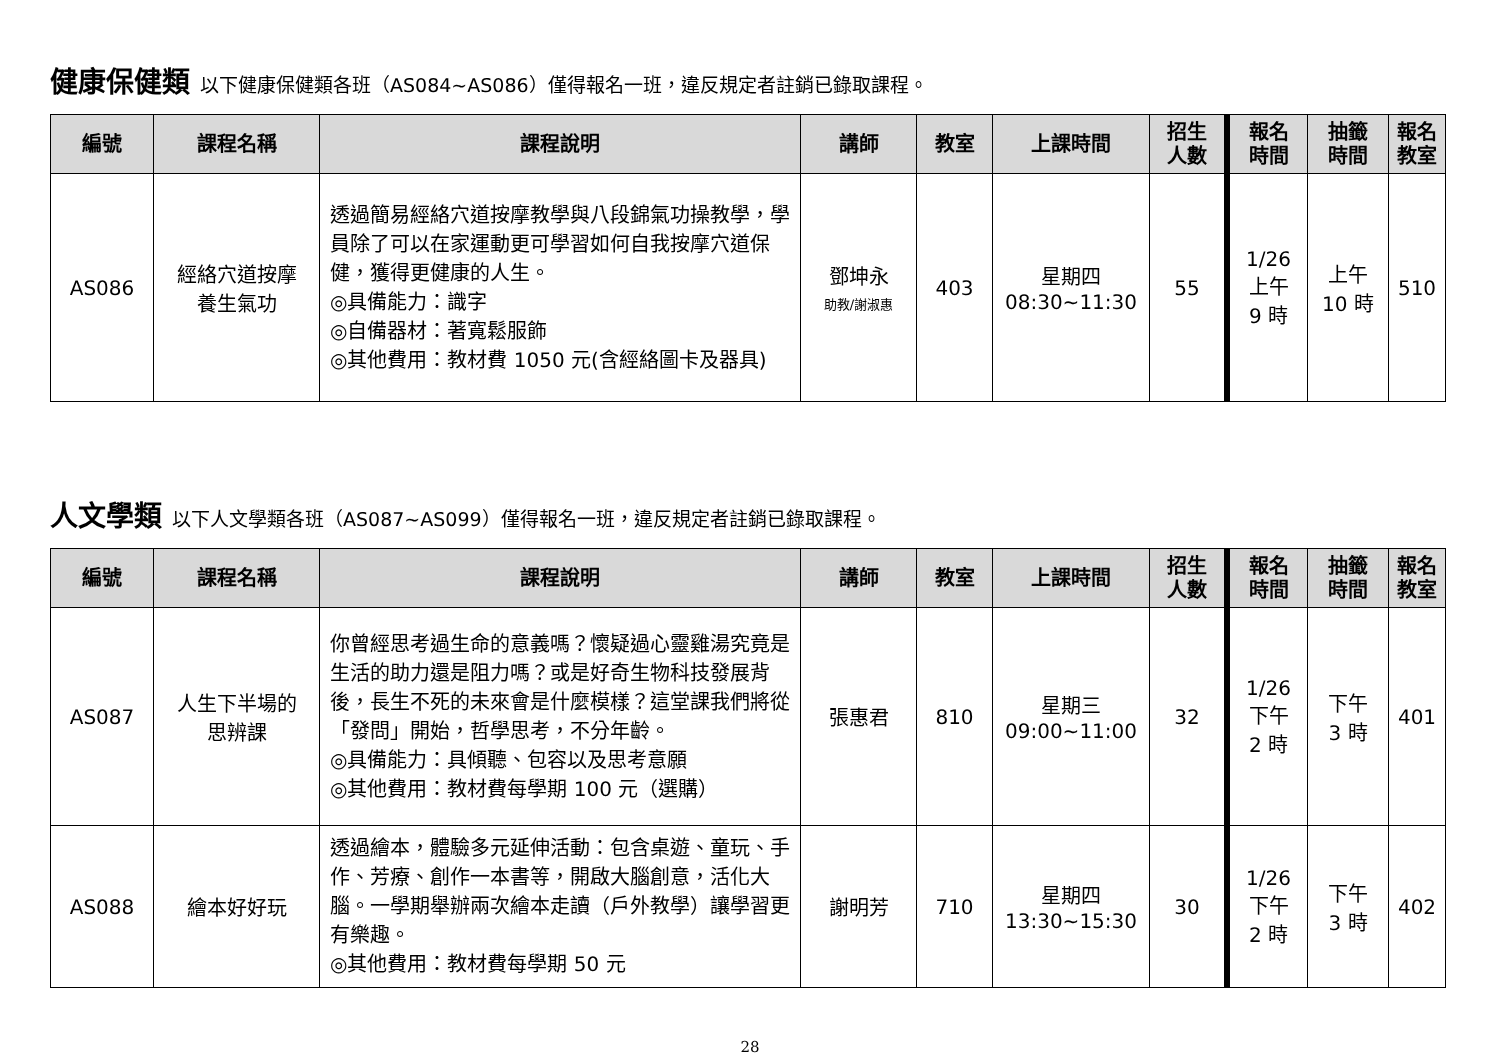健康保健類 以下健康保健類各班（AS084~AS086）僅得報名一班，違反規定者註銷已錄取課程。
| 編號 | 課程名稱 | 課程說明 | 講師 | 教室 | 上課時間 | 招生 人數 | 報名 時間 | 抽籤 時間 | 報名 教室 |
| --- | --- | --- | --- | --- | --- | --- | --- | --- | --- |
| AS086 | 經絡穴道按摩 養生氣功 | 透過簡易經絡穴道按摩教學與八段錦氣功操教學，學員除了可以在家運動更可學習如何自我按摩穴道保健，獲得更健康的人生。 ◎具備能力：識字 ◎自備器材：著寬鬆服飾 ◎其他費用：教材費 1050 元(含經絡圖卡及器具) | 鄧坤永 助教/謝淑惠 | 403 | 星期四 08:30~11:30 | 55 | 1/26 上午 9 時 | 上午 10 時 | 510 |
人文學類 以下人文學類各班（AS087~AS099）僅得報名一班，違反規定者註銷已錄取課程。
| 編號 | 課程名稱 | 課程說明 | 講師 | 教室 | 上課時間 | 招生 人數 | 報名 時間 | 抽籤 時間 | 報名 教室 |
| --- | --- | --- | --- | --- | --- | --- | --- | --- | --- |
| AS087 | 人生下半場的 思辨課 | 你曾經思考過生命的意義嗎？懷疑過心靈雞湯究竟是生活的助力還是阻力嗎？或是好奇生物科技發展背後，長生不死的未來會是什麼模樣？這堂課我們將從「發問」開始，哲學思考，不分年齡。 ◎具備能力：具傾聽、包容以及思考意願 ◎其他費用：教材費每學期 100 元（選購） | 張惠君 | 810 | 星期三 09:00~11:00 | 32 | 1/26 下午 2 時 | 下午 3 時 | 401 |
| AS088 | 繪本好好玩 | 透過繪本，體驗多元延伸活動：包含桌遊、童玩、手作、芳療、創作一本書等，開啟大腦創意，活化大腦。一學期舉辦兩次繪本走讀（戶外教學）讓學習更有樂趣。 ◎其他費用：教材費每學期 50 元 | 謝明芳 | 710 | 星期四 13:30~15:30 | 30 | 1/26 下午 2 時 | 下午 3 時 | 402 |
28